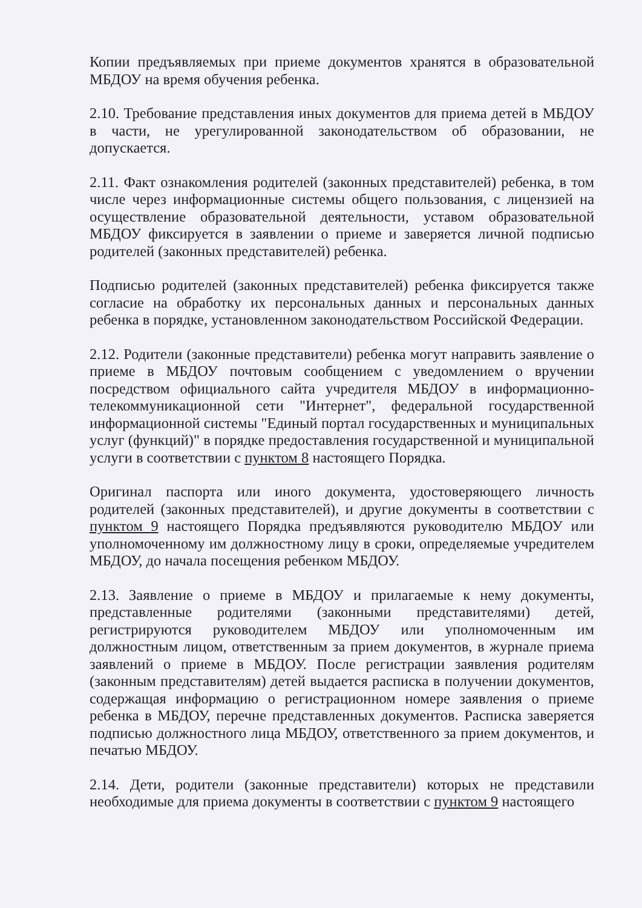Копии предъявляемых при приеме документов хранятся в образовательной МБДОУ на время обучения ребенка.
2.10. Требование представления иных документов для приема детей в МБДОУ в части, не урегулированной законодательством об образовании, не допускается.
2.11. Факт ознакомления родителей (законных представителей) ребенка, в том числе через информационные системы общего пользования, с лицензией на осуществление образовательной деятельности, уставом образовательной МБДОУ фиксируется в заявлении о приеме и заверяется личной подписью родителей (законных представителей) ребенка.
Подписью родителей (законных представителей) ребенка фиксируется также согласие на обработку их персональных данных и персональных данных ребенка в порядке, установленном законодательством Российской Федерации.
2.12. Родители (законные представители) ребенка могут направить заявление о приеме в МБДОУ почтовым сообщением с уведомлением о вручении посредством официального сайта учредителя МБДОУ в информационно-телекоммуникационной сети "Интернет", федеральной государственной информационной системы "Единый портал государственных и муниципальных услуг (функций)" в порядке предоставления государственной и муниципальной услуги в соответствии с пунктом 8 настоящего Порядка.
Оригинал паспорта или иного документа, удостоверяющего личность родителей (законных представителей), и другие документы в соответствии с пунктом 9 настоящего Порядка предъявляются руководителю МБДОУ или уполномоченному им должностному лицу в сроки, определяемые учредителем МБДОУ, до начала посещения ребенком МБДОУ.
2.13. Заявление о приеме в МБДОУ и прилагаемые к нему документы, представленные родителями (законными представителями) детей, регистрируются руководителем МБДОУ или уполномоченным им должностным лицом, ответственным за прием документов, в журнале приема заявлений о приеме в МБДОУ. После регистрации заявления родителям (законным представителям) детей выдается расписка в получении документов, содержащая информацию о регистрационном номере заявления о приеме ребенка в МБДОУ, перечне представленных документов. Расписка заверяется подписью должностного лица МБДОУ, ответственного за прием документов, и печатью МБДОУ.
2.14. Дети, родители (законные представители) которых не представили необходимые для приема документы в соответствии с пунктом 9 настоящего